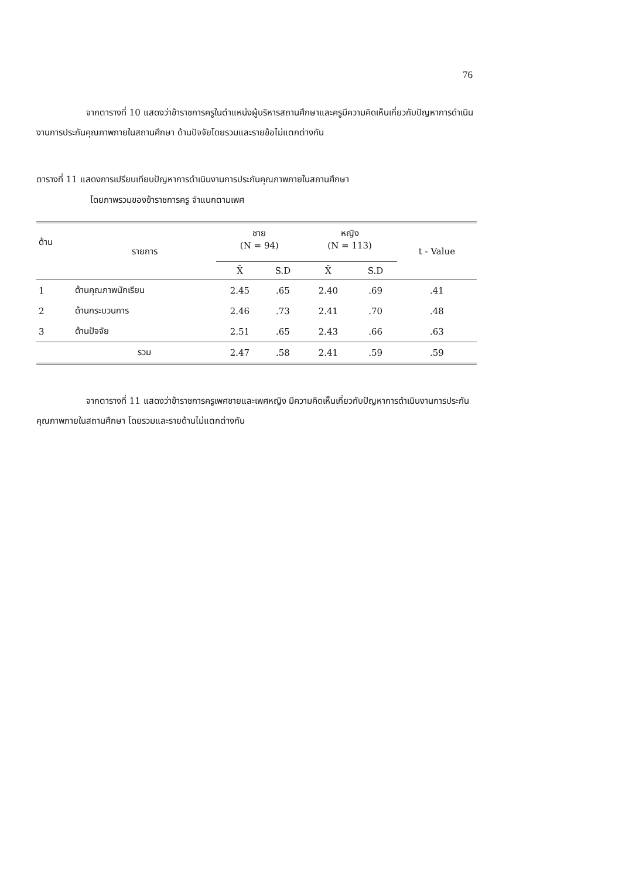76
จากตารางที่ 10 แสดงว่าข้าราชการครูในตำแหน่งผู้บริหารสถานศึกษาและครูมีความคิดเห็นเกี่ยวกับปัญหาการดำเนินงานการประกันคุณภาพภายในสถานศึกษา ด้านปัจจัยโดยรวมและรายข้อไม่แตกต่างกัน
ตารางที่ 11 แสดงการเปรียบเทียบปัญหาการดำเนินงานการประกันคุณภาพภายในสถานศึกษา
โดยภาพรวมของข้าราชการครู จำแนกตามเพศ
| ด้าน | รายการ | ชาย (N = 94) | | หญิง (N = 113) | | t - Value |
| --- | --- | --- | --- | --- | --- | --- |
| | | X̄ | S.D | X̄ | S.D | |
| 1 | ด้านคุณภาพนักเรียน | 2.45 | .65 | 2.40 | .69 | .41 |
| 2 | ด้านกระบวนการ | 2.46 | .73 | 2.41 | .70 | .48 |
| 3 | ด้านปัจจัย | 2.51 | .65 | 2.43 | .66 | .63 |
| | รวม | 2.47 | .58 | 2.41 | .59 | .59 |
จากตารางที่ 11 แสดงว่าข้าราชการครูเพศชายและเพศหญิง มีความคิดเห็นเกี่ยวกับปัญหาการดำเนินงานการประกันคุณภาพภายในสถานศึกษา โดยรวมและรายด้านไม่แตกต่างกัน